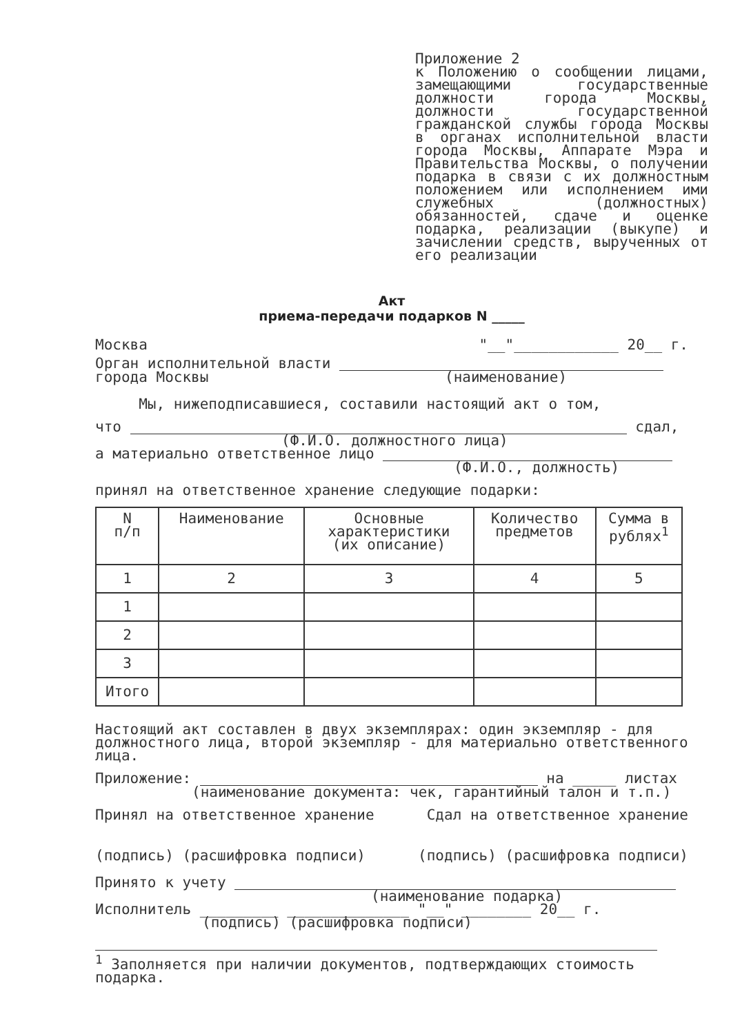Приложение 2
к Положению о сообщении лицами, замещающими государственные должности города Москвы, должности государственной гражданской службы города Москвы в органах исполнительной власти города Москвы, Аппарате Мэра и Правительства Москвы, о получении подарка в связи с их должностным положением или исполнением ими служебных (должностных) обязанностей, сдаче и оценке подарка, реализации (выкупе) и зачислении средств, вырученных от его реализации
Акт
приема-передачи подарков N _____
Москва "__"____________ 20__ г.
Орган исполнительной власти
города Москвы (наименование)
Мы, нижеподписавшиеся, составили настоящий акт о том,
что сдал,
(Ф.И.О. должностного лица)
а материально ответственное лицо
(Ф.И.О., должность)
принял на ответственное хранение следующие подарки:
| N п/п | Наименование | Основные характеристики (их описание) | Количество предметов | Сумма в рублях<sup>1</sup> |
| --- | --- | --- | --- | --- |
| 1 | 2 | 3 | 4 | 5 |
| 1 | | | | |
| 2 | | | | |
| 3 | | | | |
| Итого | | | | |
Настоящий акт составлен в двух экземплярах: один экземпляр - для должностного лица, второй экземпляр - для материально ответственного лица.
Приложение: на _____ листах
(наименование документа: чек, гарантийный талон и т.п.)
Принял на ответственное хранение Сдал на ответственное хранение
(подпись) (расшифровка подписи) (подпись) (расшифровка подписи)
Принято к учету
(наименование подарка)
Исполнитель _________ ______________ "__" ________ 20__ г.
(подпись) (расшифровка подписи)
<sup>1</sup> Заполняется при наличии документов, подтверждающих стоимость подарка.